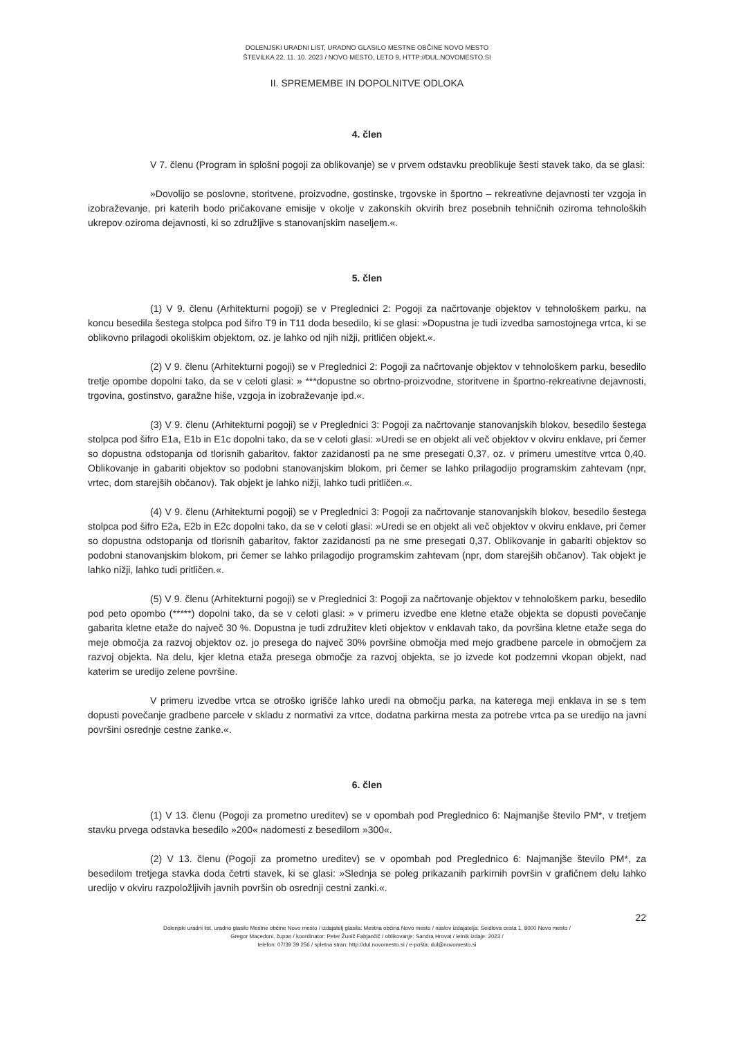DOLENJSKI URADNI LIST, URADNO GLASILO MESTNE OBČINE NOVO MESTO
ŠTEVILKA 22, 11. 10. 2023 / NOVO MESTO, LETO 9, HTTP://DUL.NOVOMESTO.SI
II. SPREMEMBE IN DOPOLNITVE ODLOKA
4. člen
V 7. členu (Program in splošni pogoji za oblikovanje) se v prvem odstavku preoblikuje šesti stavek tako, da se glasi:
»Dovolijo se poslovne, storitvene, proizvodne, gostinske, trgovske in športno – rekreativne dejavnosti ter vzgoja in izobraževanje, pri katerih bodo pričakovane emisije v okolje v zakonskih okvirih brez posebnih tehničnih oziroma tehnoloških ukrepov oziroma dejavnosti, ki so združljive s stanovanjskim naseljem.«.
5. člen
(1) V 9. členu (Arhitekturni pogoji) se v Preglednici 2: Pogoji za načrtovanje objektov v tehnološkem parku, na koncu besedila šestega stolpca pod šifro T9 in T11 doda besedilo, ki se glasi: »Dopustna je tudi izvedba samostojnega vrtca, ki se oblikovno prilagodi okoliškim objektom, oz. je lahko od njih nižji, pritličen objekt.«.
(2) V 9. členu (Arhitekturni pogoji) se v Preglednici 2: Pogoji za načrtovanje objektov v tehnološkem parku, besedilo tretje opombe dopolni tako, da se v celoti glasi: » ***dopustne so obrtno-proizvodne, storitvene in športno-rekreativne dejavnosti, trgovina, gostinstvo, garažne hiše, vzgoja in izobraževanje ipd.«.
(3) V 9. členu (Arhitekturni pogoji) se v Preglednici 3: Pogoji za načrtovanje stanovanjskih blokov, besedilo šestega stolpca pod šifro E1a, E1b in E1c dopolni tako, da se v celoti glasi: »Uredi se en objekt ali več objektov v okviru enklave, pri čemer so dopustna odstopanja od tlorisnih gabaritov, faktor zazidanosti pa ne sme presegati 0,37, oz. v primeru umestitve vrtca 0,40. Oblikovanje in gabariti objektov so podobni stanovanjskim blokom, pri čemer se lahko prilagodijo programskim zahtevam (npr, vrtec, dom starejših občanov). Tak objekt je lahko nižji, lahko tudi pritličen.«.
(4) V 9. členu (Arhitekturni pogoji) se v Preglednici 3: Pogoji za načrtovanje stanovanjskih blokov, besedilo šestega stolpca pod šifro E2a, E2b in E2c dopolni tako, da se v celoti glasi: »Uredi se en objekt ali več objektov v okviru enklave, pri čemer so dopustna odstopanja od tlorisnih gabaritov, faktor zazidanosti pa ne sme presegati 0,37. Oblikovanje in gabariti objektov so podobni stanovanjskim blokom, pri čemer se lahko prilagodijo programskim zahtevam (npr, dom starejših občanov). Tak objekt je lahko nižji, lahko tudi pritličen.«.
(5) V 9. členu (Arhitekturni pogoji) se v Preglednici 3: Pogoji za načrtovanje objektov v tehnološkem parku, besedilo pod peto opombo (*****) dopolni tako, da se v celoti glasi: » v primeru izvedbe ene kletne etaže objekta se dopusti povečanje gabarita kletne etaže do največ 30 %. Dopustna je tudi združitev kleti objektov v enklavah tako, da površina kletne etaže sega do meje območja za razvoj objektov oz. jo presega do največ 30% površine območja med mejo gradbene parcele in območjem za razvoj objekta. Na delu, kjer kletna etaža presega območje za razvoj objekta, se jo izvede kot podzemni vkopan objekt, nad katerim se uredijo zelene površine.
V primeru izvedbe vrtca se otroško igrišče lahko uredi na območju parka, na katerega meji enklava in se s tem dopusti povečanje gradbene parcele v skladu z normativi za vrtce, dodatna parkirna mesta za potrebe vrtca pa se uredijo na javni površini osrednje cestne zanke.«.
6. člen
(1) V 13. členu (Pogoji za prometno ureditev) se v opombah pod Preglednico 6: Najmanjše število PM*, v tretjem stavku prvega odstavka besedilo »200« nadomesti z besedilom »300«.
(2) V 13. členu (Pogoji za prometno ureditev) se v opombah pod Preglednico 6: Najmanjše število PM*, za besedilom tretjega stavka doda četrti stavek, ki se glasi: »Slednja se poleg prikazanih parkirnih površin v grafičnem delu lahko uredijo v okviru razpoložljivih javnih površin ob osrednji cestni zanki.«.
22
Dolenjski uradni list, uradno glasilo Mestne občine Novo mesto / izdajatelj glasila: Mestna občina Novo mesto / naslov izdajatelja: Seidlova cesta 1, 8000 Novo mesto /
Gregor Macedoni, župan / koordinator: Peter Žunič Fabjančič / oblikovanje: Sandra Hrovat / letnik izdaje: 2023 /
telefon: 07/39 39 256 / spletna stran: http://dul.novomesto.si / e-pošta: dul@novomesto.si